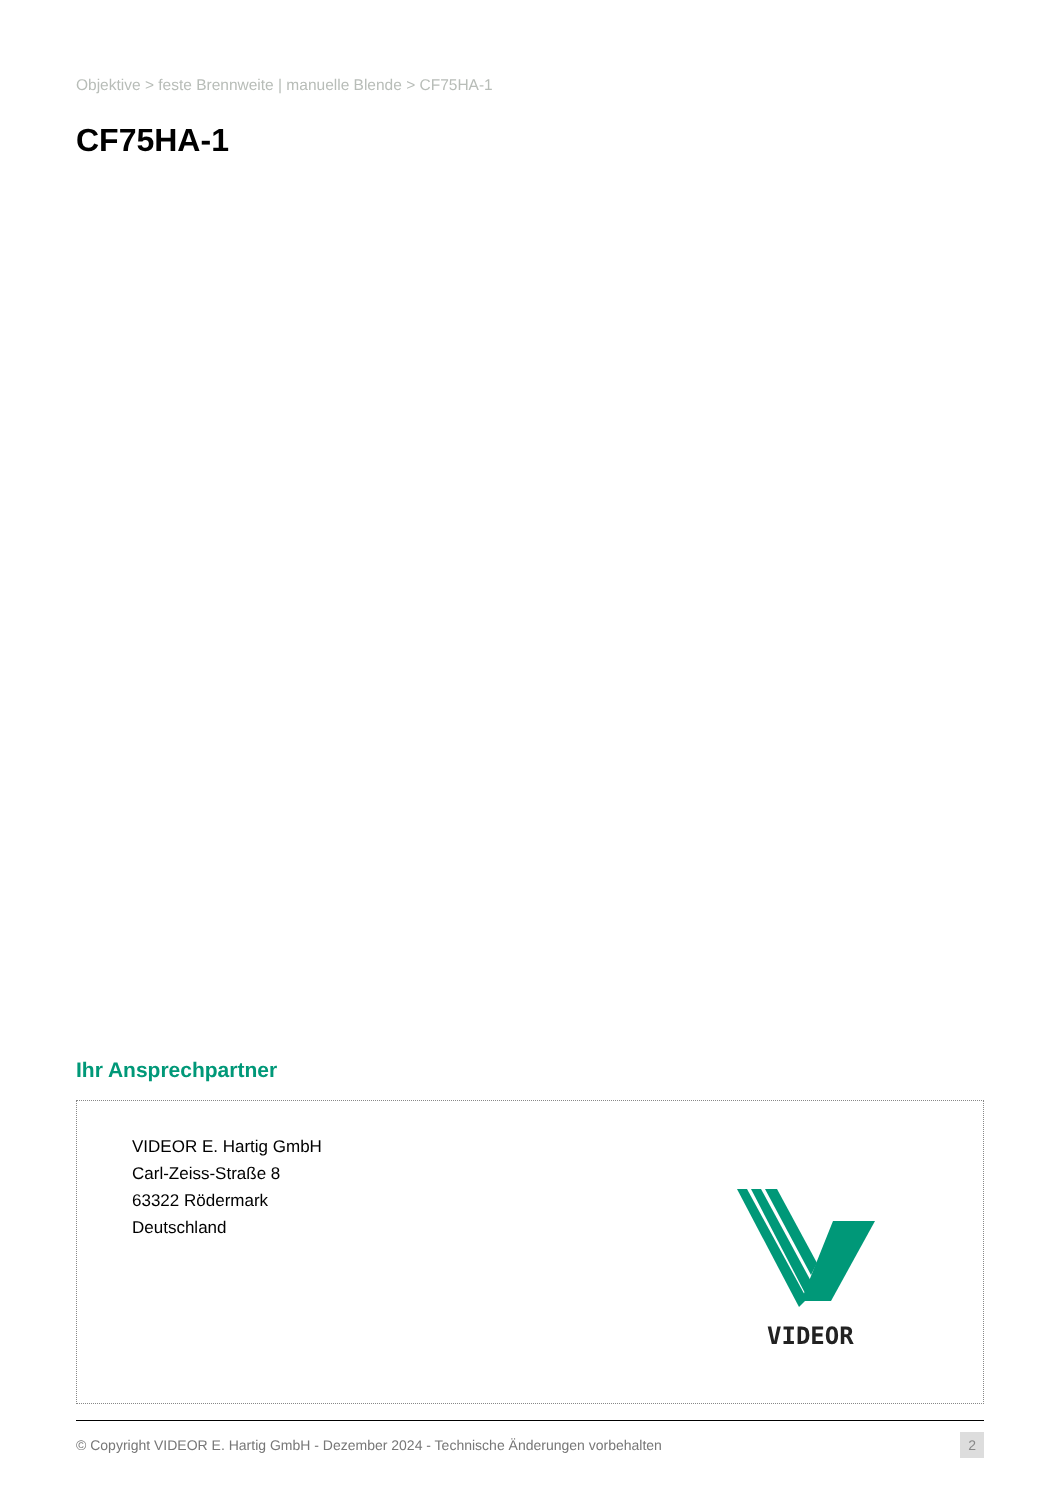Objektive > feste Brennweite | manuelle Blende > CF75HA-1
CF75HA-1
Ihr Ansprechpartner
VIDEOR E. Hartig GmbH
Carl-Zeiss-Straße 8
63322 Rödermark
Deutschland
VIDEOR
© Copyright VIDEOR E. Hartig GmbH - Dezember 2024 - Technische Änderungen vorbehalten 2